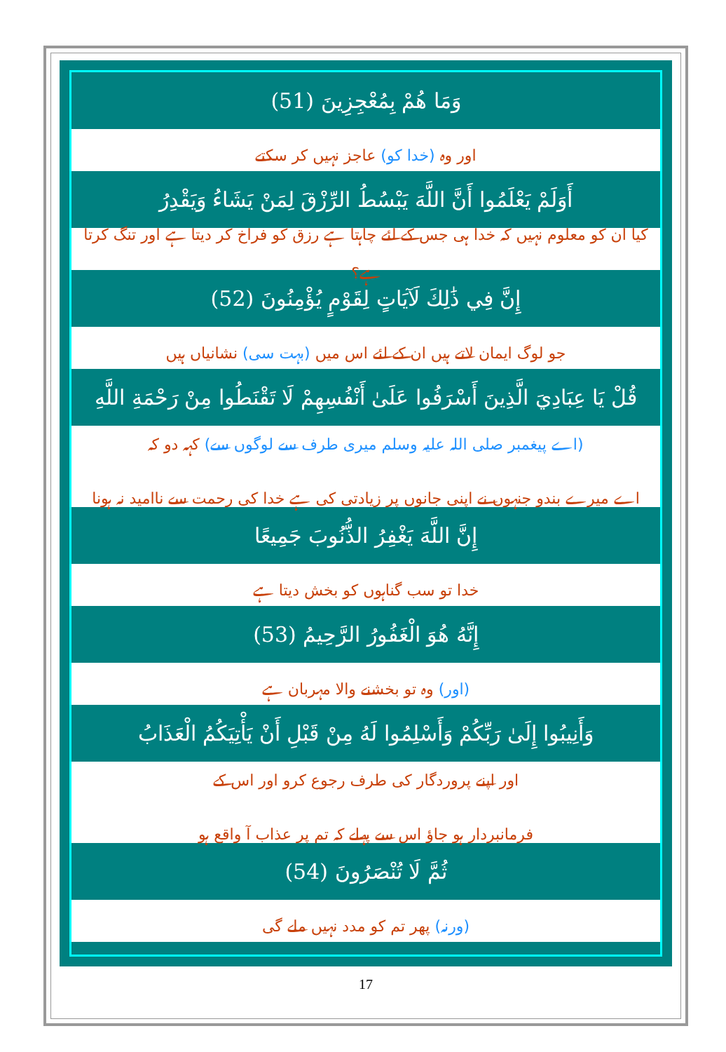وَمَا هُمْ بِمُعْجِزِينَ (51)
اور وہ (خدا کو) عاجز نہیں کر سکتے
أَوَلَمْ يَعْلَمُوا أَنَّ اللَّهَ يَبْسُطُ الرِّزْقَ لِمَنْ يَشَاءُ وَيَقْدِرُ
کیا ان کو معلوم نہیں کہ خدا ہی جس کے لئے چاہتا ہے رزق کو فراخ کر دیتا ہے اور تنگ کرتا ہے؟
إِنَّ فِي ذَٰلِكَ لَآيَاتٍ لِقَوْمٍ يُؤْمِنُونَ (52)
جو لوگ ایمان لاتے ہیں ان کے لئے اس میں (بہت سی) نشانیاں ہیں
قُلْ يَا عِبَادِيَ الَّذِينَ أَسْرَفُوا عَلَىٰ أَنْفُسِهِمْ لَا تَقْنَطُوا مِنْ رَحْمَةِ اللَّهِ
(اے پیغمبر صلی اللہ علیہ وسلم میری طرف سے لوگوں سے) کہہ دو کہ
اے میرے بندو جنہوں نے اپنی جانوں پر زیادتی کی ہے خدا کی رحمت سے ناامید نہ ہونا
إِنَّ اللَّهَ يَغْفِرُ الذُّنُوبَ جَمِيعًا
خدا تو سب گناہوں کو بخش دیتا ہے
إِنَّهُ هُوَ الْغَفُورُ الرَّحِيمُ (53)
(اور) وہ تو بخشنے والا مہربان ہے
وَأَنِيبُوا إِلَىٰ رَبِّكُمْ وَأَسْلِمُوا لَهُ مِنْ قَبْلِ أَنْ يَأْتِيَكُمُ الْعَذَابُ
اور اپنے پروردگار کی طرف رجوع کرو اور اس کے
فرمانبردار ہو جاؤ اس سے پہلے کہ تم پر عذاب آ واقع ہو
ثُمَّ لَا تُنْصَرُونَ (54)
(ورنہ) پھر تم کو مدد نہیں ملے گی
17